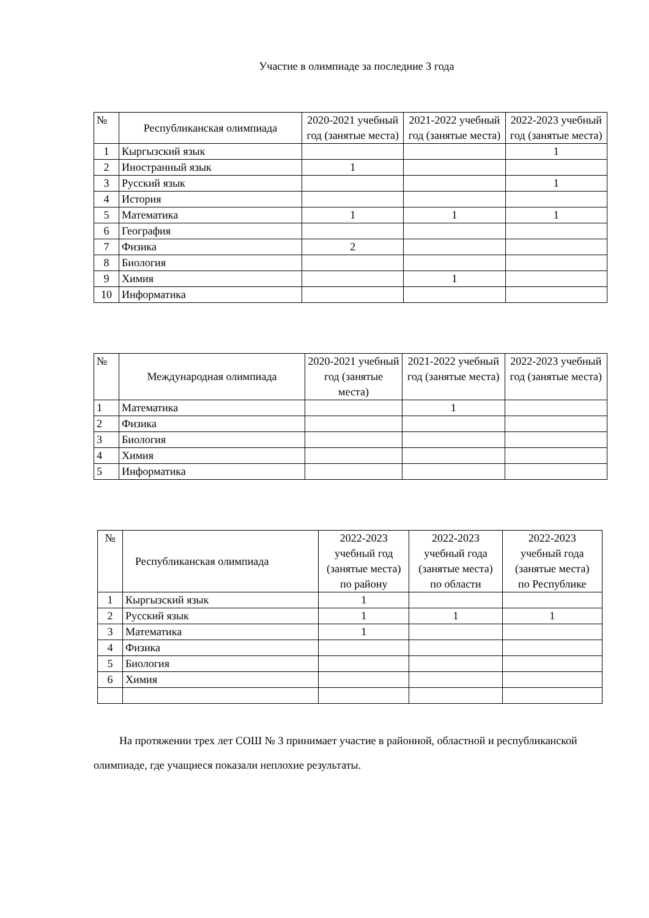Участие в олимпиаде за последние 3 года
| № | Республиканская олимпиада | 2020-2021 учебный год (занятые места) | 2021-2022 учебный год (занятые места) | 2022-2023 учебный год (занятые места) |
| --- | --- | --- | --- | --- |
| 1 | Кыргызский язык | | | 1 |
| 2 | Иностранный язык | 1 | | |
| 3 | Русский язык | | | 1 |
| 4 | История | | | |
| 5 | Математика | 1 | 1 | 1 |
| 6 | География | | | |
| 7 | Физика | 2 | | |
| 8 | Биология | | | |
| 9 | Химия | | 1 | |
| 10 | Информатика | | | |
| № | Международная олимпиада | 2020-2021 учебный год (занятые места) | 2021-2022 учебный год (занятые места) | 2022-2023 учебный год (занятые места) |
| --- | --- | --- | --- | --- |
| 1 | Математика | | 1 | |
| 2 | Физика | | | |
| 3 | Биология | | | |
| 4 | Химия | | | |
| 5 | Информатика | | | |
| № | Республиканская олимпиада | 2022-2023 учебный год (занятые места) по району | 2022-2023 учебный года (занятые места) по области | 2022-2023 учебный года (занятые места) по Республике |
| --- | --- | --- | --- | --- |
| 1 | Кыргызский язык | 1 | | |
| 2 | Русский язык | 1 | 1 | 1 |
| 3 | Математика | 1 | | |
| 4 | Физика | | | |
| 5 | Биология | | | |
| 6 | Химия | | | |
На протяжении трех лет СОШ № 3 принимает участие в районной, областной и республиканской олимпиаде, где учащиеся показали неплохие результаты.